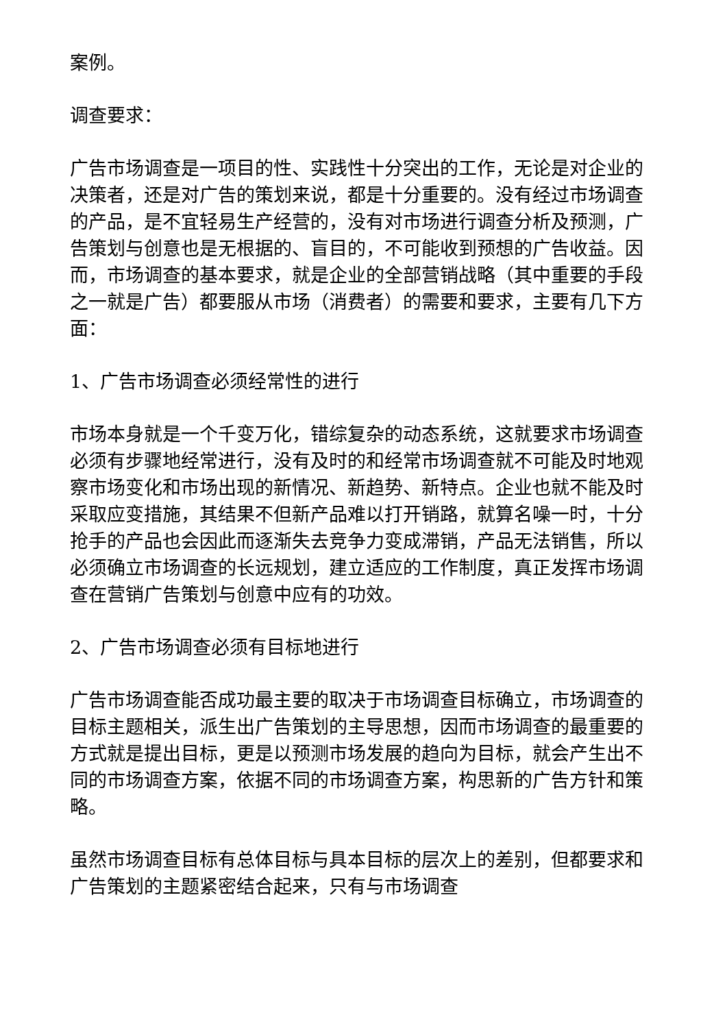案例。
调查要求：
广告市场调查是一项目的性、实践性十分突出的工作，无论是对企业的决策者，还是对广告的策划来说，都是十分重要的。没有经过市场调查的产品，是不宜轻易生产经营的，没有对市场进行调查分析及预测，广告策划与创意也是无根据的、盲目的，不可能收到预想的广告收益。因而，市场调查的基本要求，就是企业的全部营销战略（其中重要的手段之一就是广告）都要服从市场（消费者）的需要和要求，主要有几下方面：
1、广告市场调查必须经常性的进行
市场本身就是一个千变万化，错综复杂的动态系统，这就要求市场调查必须有步骤地经常进行，没有及时的和经常市场调查就不可能及时地观察市场变化和市场出现的新情况、新趋势、新特点。企业也就不能及时采取应变措施，其结果不但新产品难以打开销路，就算名噪一时，十分抢手的产品也会因此而逐渐失去竞争力变成滞销，产品无法销售，所以必须确立市场调查的长远规划，建立适应的工作制度，真正发挥市场调查在营销广告策划与创意中应有的功效。
2、广告市场调查必须有目标地进行
广告市场调查能否成功最主要的取决于市场调查目标确立，市场调查的目标主题相关，派生出广告策划的主导思想，因而市场调查的最重要的方式就是提出目标，更是以预测市场发展的趋向为目标，就会产生出不同的市场调查方案，依据不同的市场调查方案，构思新的广告方针和策略。
虽然市场调查目标有总体目标与具本目标的层次上的差别，但都要求和广告策划的主题紧密结合起来，只有与市场调查